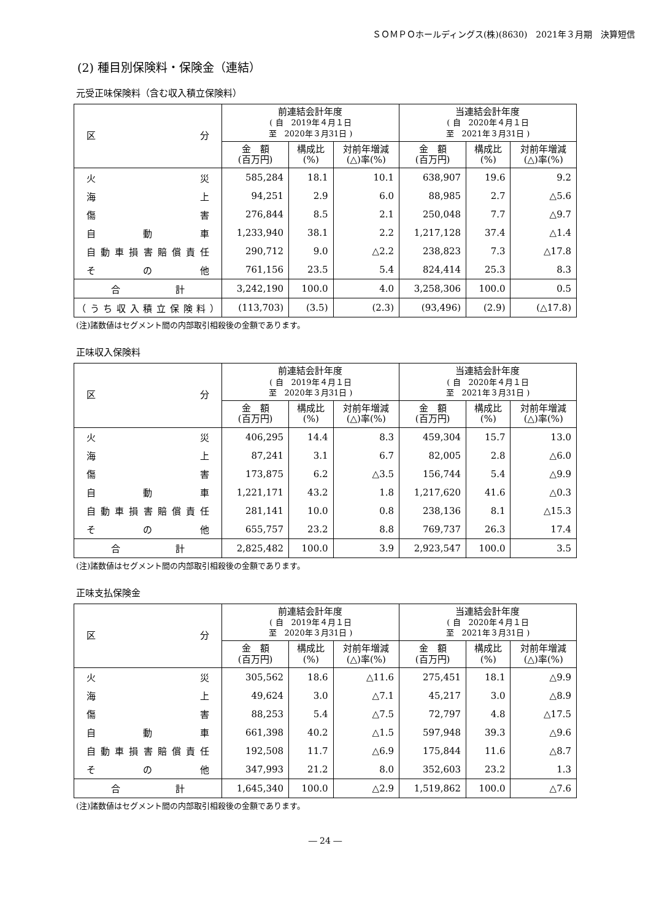ＳＯＭＰＯホールディングス(株)(8630)　2021年３月期　決算短信
(2) 種目別保険料・保険金（連結）
元受正味保険料（含む収入積立保険料）
| 区 分 | 前連結会計年度 ( 自 2019年４月１日 至 2020年３月31日 ) | | | 当連結会計年度 ( 自 2020年４月１日 至 2021年３月31日 ) | | |
| --- | --- | --- | --- | --- | --- | --- |
| | 金 額 (百万円) | 構成比 (%) | 対前年増減 (△)率(%) | 金 額 (百万円) | 構成比 (%) | 対前年増減 (△)率(%) |
| 火 災 | 585,284 | 18.1 | 10.1 | 638,907 | 19.6 | 9.2 |
| 海 上 | 94,251 | 2.9 | 6.0 | 88,985 | 2.7 | △5.6 |
| 傷 害 | 276,844 | 8.5 | 2.1 | 250,048 | 7.7 | △9.7 |
| 自 動 車 | 1,233,940 | 38.1 | 2.2 | 1,217,128 | 37.4 | △1.4 |
| 自動車損害賠償責任 | 290,712 | 9.0 | △2.2 | 238,823 | 7.3 | △17.8 |
| そ の 他 | 761,156 | 23.5 | 5.4 | 824,414 | 25.3 | 8.3 |
| 合 計 | 3,242,190 | 100.0 | 4.0 | 3,258,306 | 100.0 | 0.5 |
| （うち収入積立保険料） | (113,703) | (3.5) | (2.3) | (93,496) | (2.9) | (△17.8) |
(注)諸数値はセグメント間の内部取引相殺後の金額であります。
正味収入保険料
| 区 分 | 前連結会計年度 ( 自 2019年４月１日 至 2020年３月31日 ) | | | 当連結会計年度 ( 自 2020年４月１日 至 2021年３月31日 ) | | |
| --- | --- | --- | --- | --- | --- | --- |
| | 金 額 (百万円) | 構成比 (%) | 対前年増減 (△)率(%) | 金 額 (百万円) | 構成比 (%) | 対前年増減 (△)率(%) |
| 火 災 | 406,295 | 14.4 | 8.3 | 459,304 | 15.7 | 13.0 |
| 海 上 | 87,241 | 3.1 | 6.7 | 82,005 | 2.8 | △6.0 |
| 傷 害 | 173,875 | 6.2 | △3.5 | 156,744 | 5.4 | △9.9 |
| 自 動 車 | 1,221,171 | 43.2 | 1.8 | 1,217,620 | 41.6 | △0.3 |
| 自動車損害賠償責任 | 281,141 | 10.0 | 0.8 | 238,136 | 8.1 | △15.3 |
| そ の 他 | 655,757 | 23.2 | 8.8 | 769,737 | 26.3 | 17.4 |
| 合 計 | 2,825,482 | 100.0 | 3.9 | 2,923,547 | 100.0 | 3.5 |
(注)諸数値はセグメント間の内部取引相殺後の金額であります。
正味支払保険金
| 区 分 | 前連結会計年度 ( 自 2019年４月１日 至 2020年３月31日 ) | | | 当連結会計年度 ( 自 2020年４月１日 至 2021年３月31日 ) | | |
| --- | --- | --- | --- | --- | --- | --- |
| | 金 額 (百万円) | 構成比 (%) | 対前年増減 (△)率(%) | 金 額 (百万円) | 構成比 (%) | 対前年増減 (△)率(%) |
| 火 災 | 305,562 | 18.6 | △11.6 | 275,451 | 18.1 | △9.9 |
| 海 上 | 49,624 | 3.0 | △7.1 | 45,217 | 3.0 | △8.9 |
| 傷 害 | 88,253 | 5.4 | △7.5 | 72,797 | 4.8 | △17.5 |
| 自 動 車 | 661,398 | 40.2 | △1.5 | 597,948 | 39.3 | △9.6 |
| 自動車損害賠償責任 | 192,508 | 11.7 | △6.9 | 175,844 | 11.6 | △8.7 |
| そ の 他 | 347,993 | 21.2 | 8.0 | 352,603 | 23.2 | 1.3 |
| 合 計 | 1,645,340 | 100.0 | △2.9 | 1,519,862 | 100.0 | △7.6 |
(注)諸数値はセグメント間の内部取引相殺後の金額であります。
― 24 ―